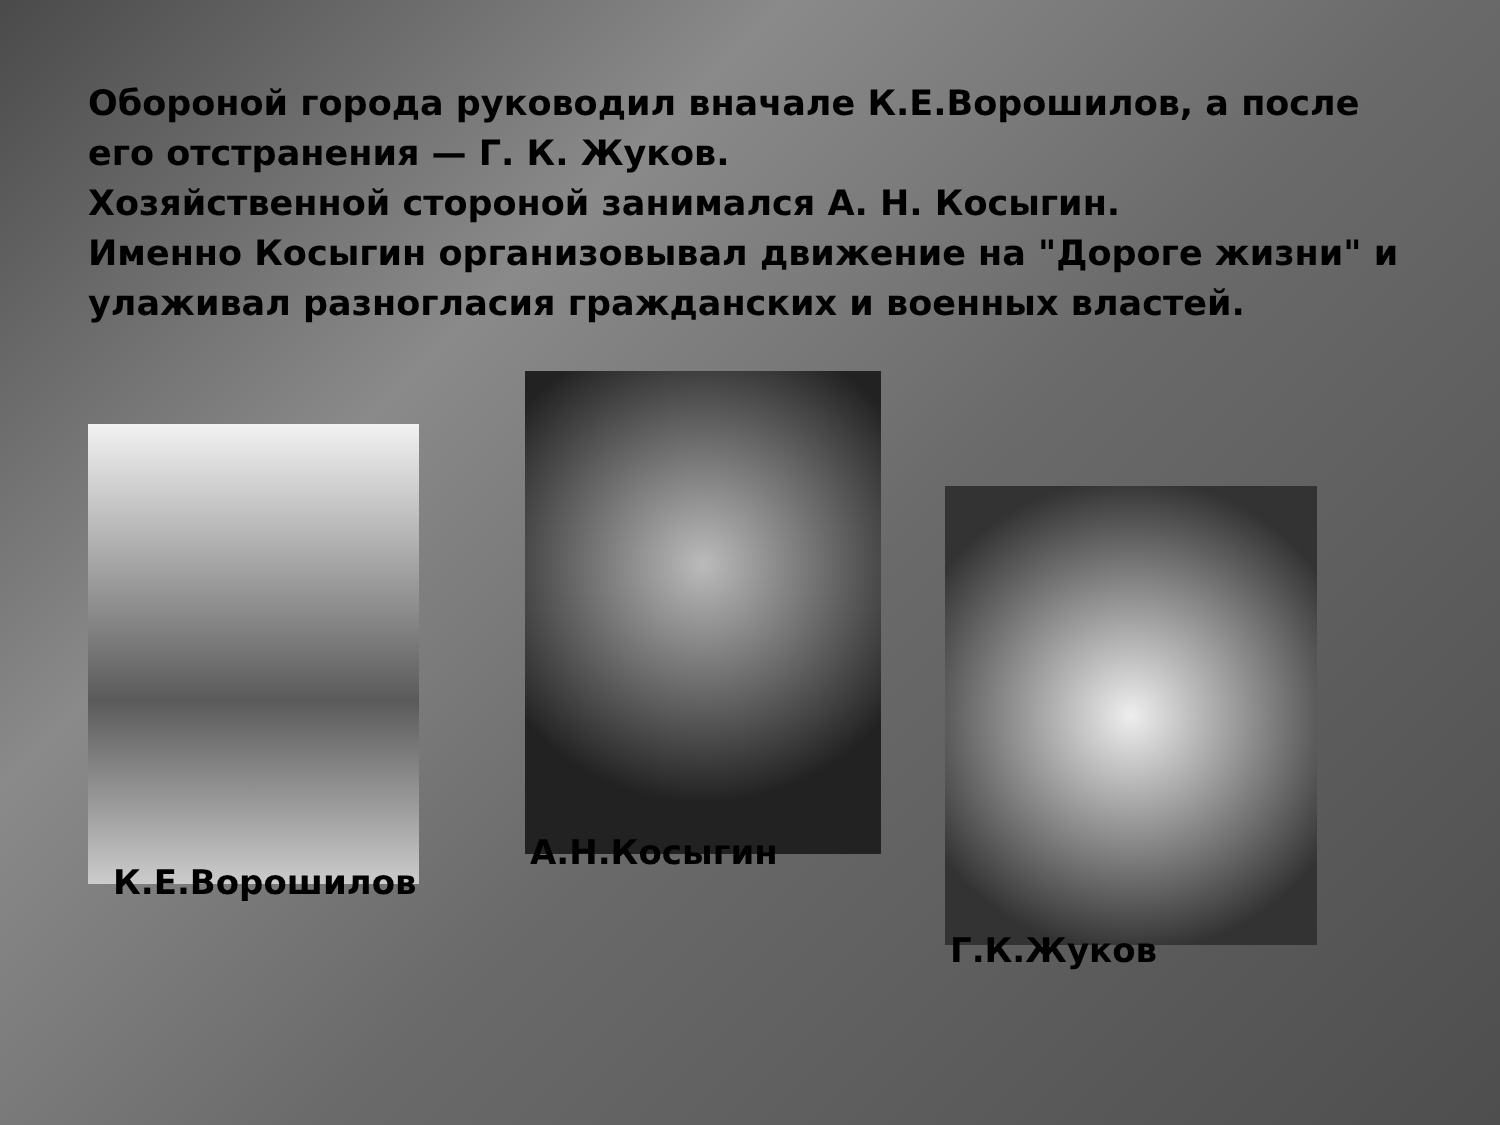Обороной города руководил вначале К.Е.Ворошилов, а после его отстранения — Г. К. Жуков.
Хозяйственной стороной занимался А. Н. Косыгин.
Именно Косыгин организовывал движение на "Дороге жизни" и улаживал разногласия гражданских и военных властей.
К.Е.Ворошилов
А.Н.Косыгин
Г.К.Жуков